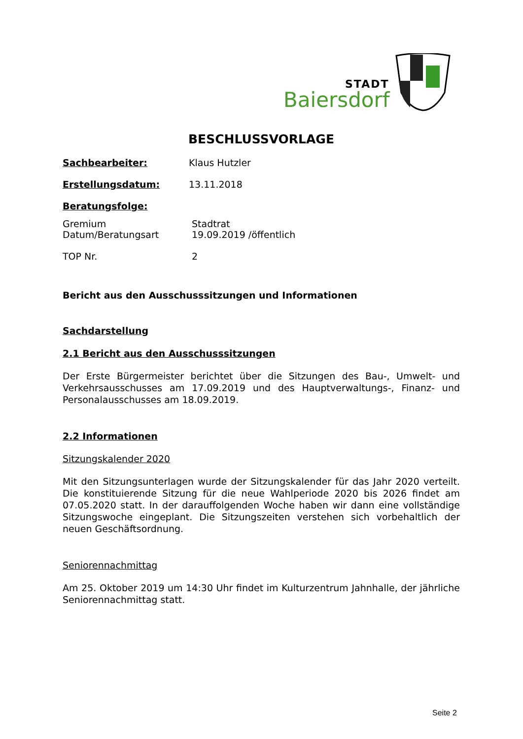STADT
Baiersdorf
BESCHLUSSVORLAGE
Sachbearbeiter: Klaus Hutzler
Erstellungsdatum: 13.11.2018
Beratungsfolge:
Gremium Stadtrat
Datum/Beratungsart 19.09.2019 /öffentlich
TOP Nr. 2
Bericht aus den Ausschusssitzungen und Informationen
Sachdarstellung
2.1 Bericht aus den Ausschusssitzungen
Der Erste Bürgermeister berichtet über die Sitzungen des Bau-, Umwelt- und Verkehrsausschusses am 17.09.2019 und des Hauptverwaltungs-, Finanz- und Personalausschusses am 18.09.2019.
2.2 Informationen
Sitzungskalender 2020
Mit den Sitzungsunterlagen wurde der Sitzungskalender für das Jahr 2020 verteilt. Die konstituierende Sitzung für die neue Wahlperiode 2020 bis 2026 findet am 07.05.2020 statt. In der darauffolgenden Woche haben wir dann eine vollständige Sitzungswoche eingeplant. Die Sitzungszeiten verstehen sich vorbehaltlich der neuen Geschäftsordnung.
Seniorennachmittag
Am 25. Oktober 2019 um 14:30 Uhr findet im Kulturzentrum Jahnhalle, der jährliche Seniorennachmittag statt.
Seite 2